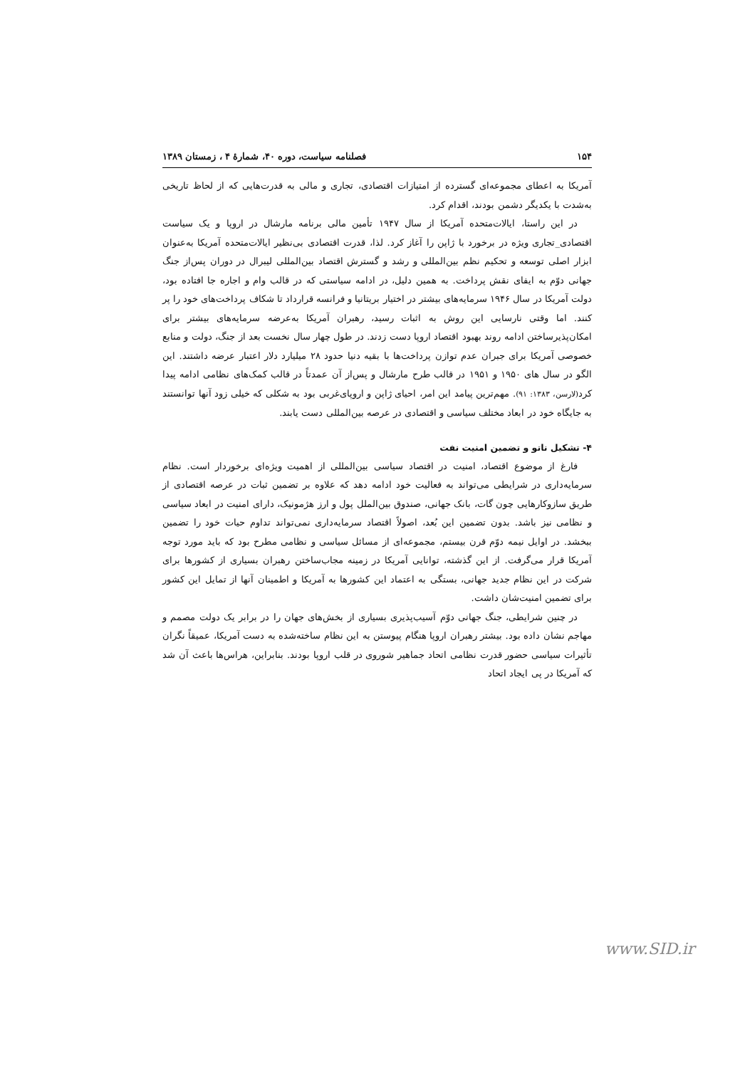۱۵۴ فصلنامه سیاست، دوره ۴۰، شمارهٔ ۴ ، زمستان ۱۳۸۹
آمریکا به اعطای مجموعه‌ای گسترده از امتیازات اقتصادی، تجاری و مالی به قدرت‌هایی که از لحاظ تاریخی به‌شدت با یکدیگر دشمن بودند، اقدام کرد.
در این راستا، ایالات‌متحده آمریکا از سال ۱۹۴۷ تأمین مالی برنامه مارشال در اروپا و یک سیاست اقتصادی_تجاری ویژه در برخورد با ژاپن را آغاز کرد. لذا، قدرت اقتصادی بی‌نظیر ایالات‌متحده آمریکا به‌عنوان ابزار اصلی توسعه و تحکیم نظم بین‌المللی و رشد و گسترش اقتصاد بین‌المللی لیبرال در دوران پس‌از جنگ جهانی دوّم به ایفای نقش پرداخت. به همین دلیل، در ادامه سیاستی که در قالب وام و اجاره جا افتاده بود، دولت آمریکا در سال ۱۹۴۶ سرمایه‌های بیشتر در اختیار بریتانیا و فرانسه قرارداد تا شکاف پرداخت‌های خود را پر کنند. اما وقتی نارسایی این روش به اثبات رسید، رهبران آمریکا به‌عرضه سرمایه‌های بیشتر برای امکان‌پذیرساختن ادامه روند بهبود اقتصاد اروپا دست زدند. در طول چهار سال نخست بعد از جنگ، دولت و منابع خصوصی آمریکا برای جبران عدم توازن پرداخت‌ها با بقیه دنیا حدود ۲۸ میلیارد دلار اعتبار عرضه داشتند. این الگو در سال های ۱۹۵۰ و ۱۹۵۱ در قالب طرح مارشال و پس‌از آن عمدتاً در قالب کمک‌های نظامی ادامه پیدا کرد(لارسن، ۱۳۸۳: ۹۱). مهم‌ترین پیامد این امر، احیای ژاپن و اروپای‌غربی بود به شکلی که خیلی زود آنها توانستند به جایگاه خود در ابعاد مختلف سیاسی و اقتصادی در عرصه بین‌المللی دست یابند.
۴- تشکیل ناتو و تضمین امنیت نفت
فارغ از موضوع اقتصاد، امنیت در اقتصاد سیاسی بین‌المللی از اهمیت ویژه‌ای برخوردار است. نظام سرمایه‌داری در شرایطی می‌تواند به فعالیت خود ادامه دهد که علاوه بر تضمین ثبات در عرصه اقتصادی از طریق سازوکارهایی چون گات، بانک جهانی، صندوق بین‌الملل پول و ارز هژمونیک، دارای امنیت در ابعاد سیاسی و نظامی نیز باشد. بدون تضمین این بُعد، اصولاً اقتصاد سرمایه‌داری نمی‌تواند تداوم حیات خود را تضمین ببخشد. در اوایل نیمه دوّم قرن بیستم، مجموعه‌ای از مسائل سیاسی و نظامی مطرح بود که باید مورد توجه آمریکا قرار می‌گرفت. از این گذشته، توانایی آمریکا در زمینه مجاب‌ساختن رهبران بسیاری از کشورها برای شرکت در این نظام جدید جهانی، بستگی به اعتماد این کشورها به آمریکا و اطمینان آنها از تمایل این کشور برای تضمین امنیت‌شان داشت.
در چنین شرایطی، جنگ جهانی دوّم آسیب‌پذیری بسیاری از بخش‌های جهان را در برابر یک دولت مصمم و مهاجم نشان داده بود. بیشتر رهبران اروپا هنگام پیوستن به این نظام ساخته‌شده به دست آمریکا، عمیقاً نگران تأثیرات سیاسی حضور قدرت نظامی اتحاد جماهیر شوروی در قلب اروپا بودند. بنابراین، هراس‌ها باعث آن شد که آمریکا در پی ایجاد اتحاد
www.SID.ir